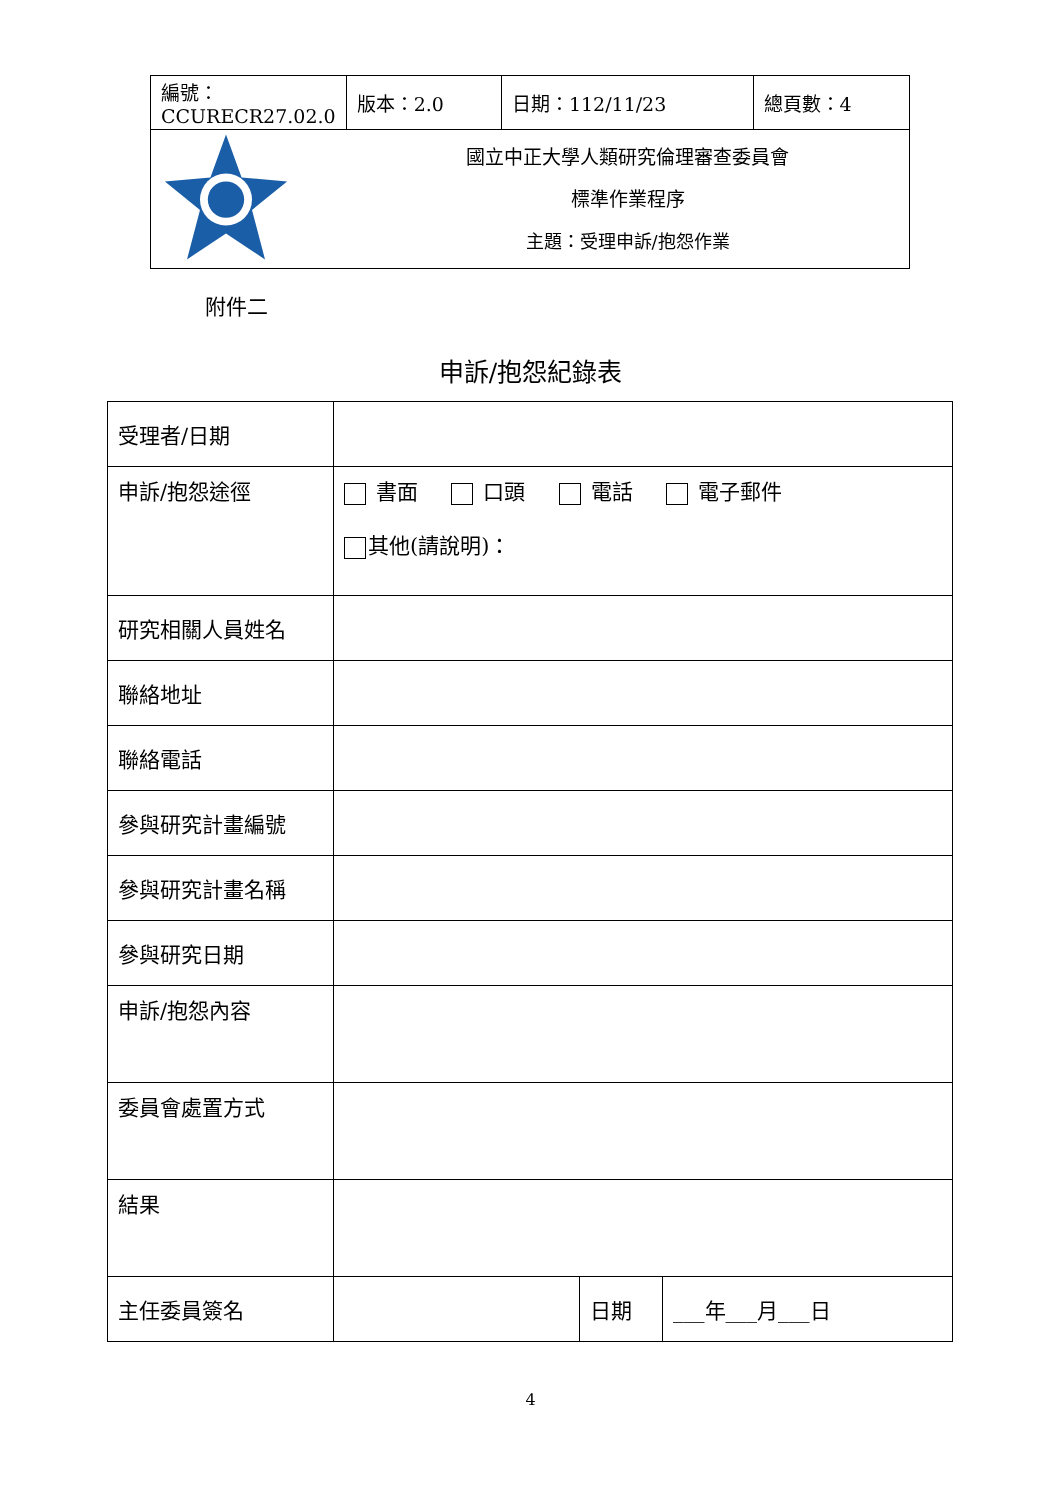| 編號：CCURECR27.02.0 | 版本：2.0 | 日期：112/11/23 | 總頁數：4 |
| | 國立中正大學人類研究倫理審查委員會 標準作業程序 主題：受理申訴/抱怨作業 | | |
附件二
申訴/抱怨紀錄表
| 受理者/日期 | | | |
| 申訴/抱怨途徑 | 書面 口頭 電話 電子郵件 其他(請說明)： | | |
| 研究相關人員姓名 | | | |
| 聯絡地址 | | | |
| 聯絡電話 | | | |
| 參與研究計畫編號 | | | |
| 參與研究計畫名稱 | | | |
| 參與研究日期 | | | |
| 申訴/抱怨內容 | | | |
| 委員會處置方式 | | | |
| 結果 | | | |
| 主任委員簽名 | | 日期 | ___年___月___日 |
4